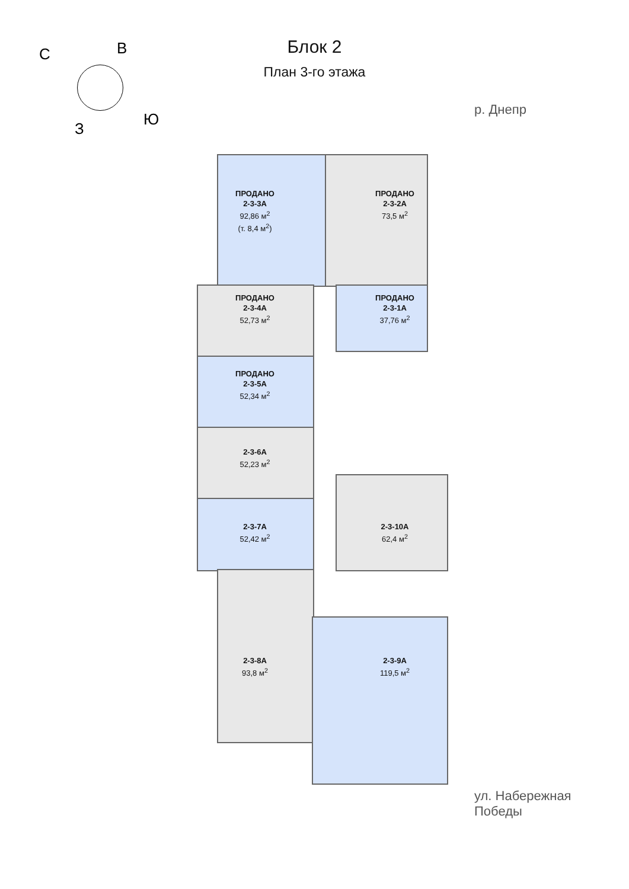Блок 2
План 3-го этажа
С В
Ю
З
р. Днепр
ул. Набережная
Победы
ПРОДАНО
2-3-3А
92,86 м<sup>2</sup>
(т. 8,4 м<sup>2</sup>)
ПРОДАНО
2-3-2А
73,5 м<sup>2</sup>
ПРОДАНО
2-3-4А
52,73 м<sup>2</sup>
ПРОДАНО
2-3-1А
37,76 м<sup>2</sup>
ПРОДАНО
2-3-5А
52,34 м<sup>2</sup>
2-3-6А
52,23 м<sup>2</sup>
2-3-7А
52,42 м<sup>2</sup>
2-3-10А
62,4 м<sup>2</sup>
2-3-8А
93,8 м<sup>2</sup>
2-3-9А
119,5 м<sup>2</sup>